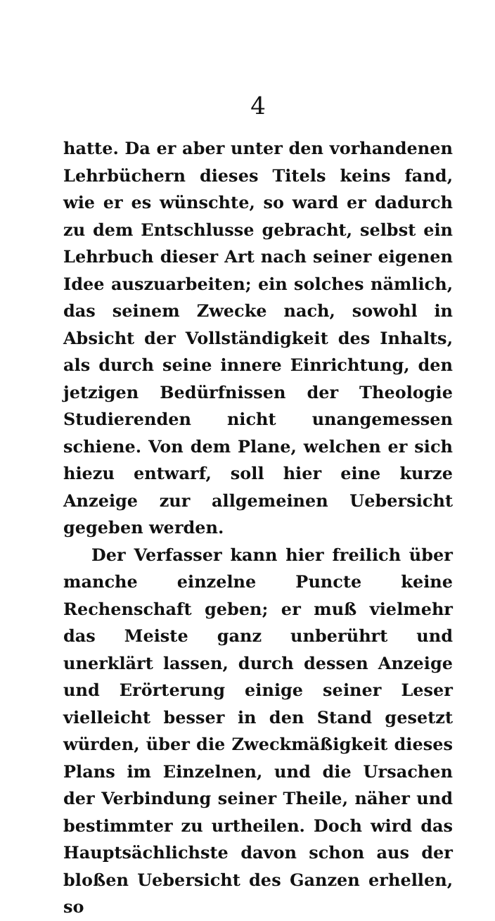4
hatte. Da er aber unter den vorhandenen Lehrbüchern dieses Titels keins fand, wie er es wünschte, so ward er dadurch zu dem Entschlusse gebracht, selbst ein Lehrbuch dieser Art nach seiner eigenen Idee auszuarbeiten; ein solches nämlich, das seinem Zwecke nach, sowohl in Absicht der Vollständigkeit des Inhalts, als durch seine innere Einrichtung, den jetzigen Bedürfnissen der Theologie Studierenden nicht unangemessen schiene. Von dem Plane, welchen er sich hiezu entwarf, soll hier eine kurze Anzeige zur allgemeinen Uebersicht gegeben werden.
Der Verfasser kann hier freilich über manche einzelne Puncte keine Rechenschaft geben; er muß vielmehr das Meiste ganz unberührt und unerklärt lassen, durch dessen Anzeige und Erörterung einige seiner Leser vielleicht besser in den Stand gesetzt würden, über die Zweckmäßigkeit dieses Plans im Einzelnen, und die Ursachen der Verbindung seiner Theile, näher und bestimmter zu urtheilen. Doch wird das Hauptsächlichste davon schon aus der bloßen Uebersicht des Ganzen erhellen, so